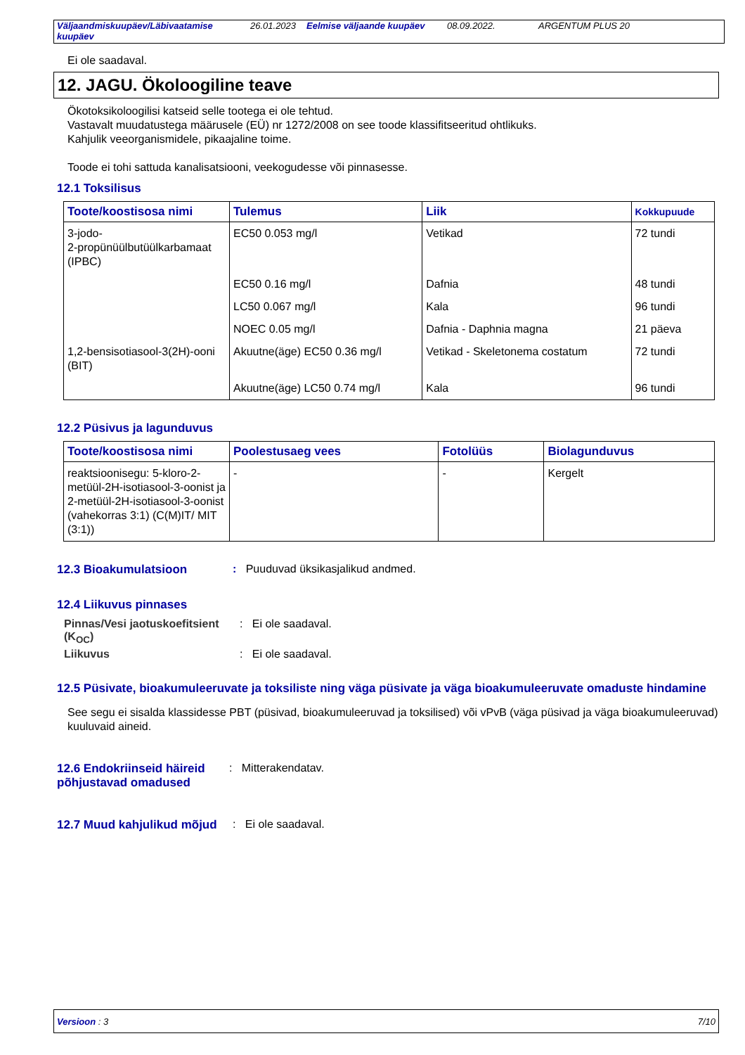Väljaandmiskuupäev/Läbivaatamise kuupäev 26.01.2023 Eelmise väljaande kuupäev 08.09.2022. ARGENTUM PLUS 20
Ei ole saadaval.
12. JAGU. Ökoloogiline teave
Ökotoksikoloogilisi katseid selle tootega ei ole tehtud.
Vastavalt muudatustega määrusele (EÜ) nr 1272/2008 on see toode klassifitseeritud ohtlikuks.
Kahjulik veeorganismidele, pikaajaline toime.
Toode ei tohi sattuda kanalisatsiooni, veekogudesse või pinnasesse.
12.1 Toksilisus
| Toote/koostisosa nimi | Tulemus | Liik | Kokkupuude |
| --- | --- | --- | --- |
| 3-jodo- 2-propünüülbutüülkarbamaat (IPBC) | EC50 0.053 mg/l | Vetikad | 72 tundi |
| | EC50 0.16 mg/l | Dafnia | 48 tundi |
| | LC50 0.067 mg/l | Kala | 96 tundi |
| | NOEC 0.05 mg/l | Dafnia - Daphnia magna | 21 päeva |
| 1,2-bensisotiasool-3(2H)-ooni (BIT) | Akuutne(äge) EC50 0.36 mg/l | Vetikad - Skeletonema costatum | 72 tundi |
| | Akuutne(äge) LC50 0.74 mg/l | Kala | 96 tundi |
12.2 Püsivus ja lagunduvus
| Toote/koostisosa nimi | Poolestusaeg vees | Fotolüüs | Biolagunduvus |
| --- | --- | --- | --- |
| reaktsioonisegu: 5-kloro-2-metüül-2H-isotiasool-3-oonist ja 2-metüül-2H-isotiasool-3-oonist (vahekorras 3:1) (C(M)IT/ MIT (3:1)) | - | - | Kergelt |
12.3 Bioakumulatsioon: Puuduvad üksikasjalikud andmed.
12.4 Liikuvus pinnases
Pinnas/Vesi jaotuskoefitsient (K<sub>OC</sub>): Ei ole saadaval.
Liikuvus: Ei ole saadaval.
12.5 Püsivate, bioakumuleeruvate ja toksiliste ning väga püsivate ja väga bioakumuleeruvate omaduste hindamine
See segu ei sisalda klassidesse PBT (püsivad, bioakumuleeruvad ja toksilised) või vPvB (väga püsivad ja väga bioakumuleeruvad) kuuluvaid aineid.
12.6 Endokriinseid häireid põhjustavad omadused: Mitterakendatav.
12.7 Muud kahjulikud mõjud: Ei ole saadaval.
Versioon : 3 7/10